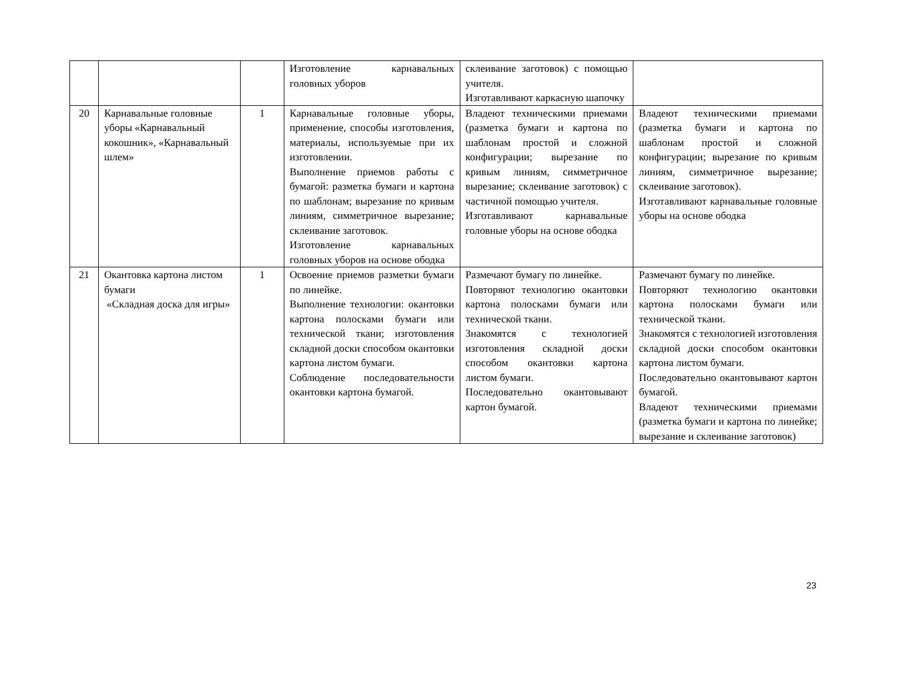| | | | Изготовление карнавальных головных уборов | склеивание заготовок) с помощью учителя. Изготавливают каркасную шапочку | |
| 20 | Карнавальные головные уборы «Карнавальный кокошник», «Карнавальный шлем» | 1 | Карнавальные головные уборы, применение, способы изготовления, материалы, используемые при их изготовлении. Выполнение приемов работы с бумагой: разметка бумаги и картона по шаблонам; вырезание по кривым линиям, симметричное вырезание; склеивание заготовок. Изготовление карнавальных головных уборов на основе ободка | Владеют техническими приемами (разметка бумаги и картона по шаблонам простой и сложной конфигурации; вырезание по кривым линиям, симметричное вырезание; склеивание заготовок) с частичной помощью учителя. Изготавливают карнавальные головные уборы на основе ободка | Владеют техническими приемами (разметка бумаги и картона по шаблонам простой и сложной конфигурации; вырезание по кривым линиям, симметричное вырезание; склеивание заготовок). Изготавливают карнавальные головные уборы на основе ободка |
| 21 | Окантовка картона листом бумаги «Складная доска для игры» | 1 | Освоение приемов разметки бумаги по линейке. Выполнение технологии: окантовки картона полосками бумаги или технической ткани; изготовления складной доски способом окантовки картона листом бумаги. Соблюдение последовательности окантовки картона бумагой. | Размечают бумагу по линейке. Повторяют технологию окантовки картона полосками бумаги или технической ткани. Знакомятся с технологией изготовления складной доски способом окантовки картона листом бумаги. Последовательно окантовывают картон бумагой. | Размечают бумагу по линейке. Повторяют технологию окантовки картона полосками бумаги или технической ткани. Знакомятся с технологией изготовления складной доски способом окантовки картона листом бумаги. Последовательно окантовывают картон бумагой. Владеют техническими приемами (разметка бумаги и картона по линейке; вырезание и склеивание заготовок) |
23